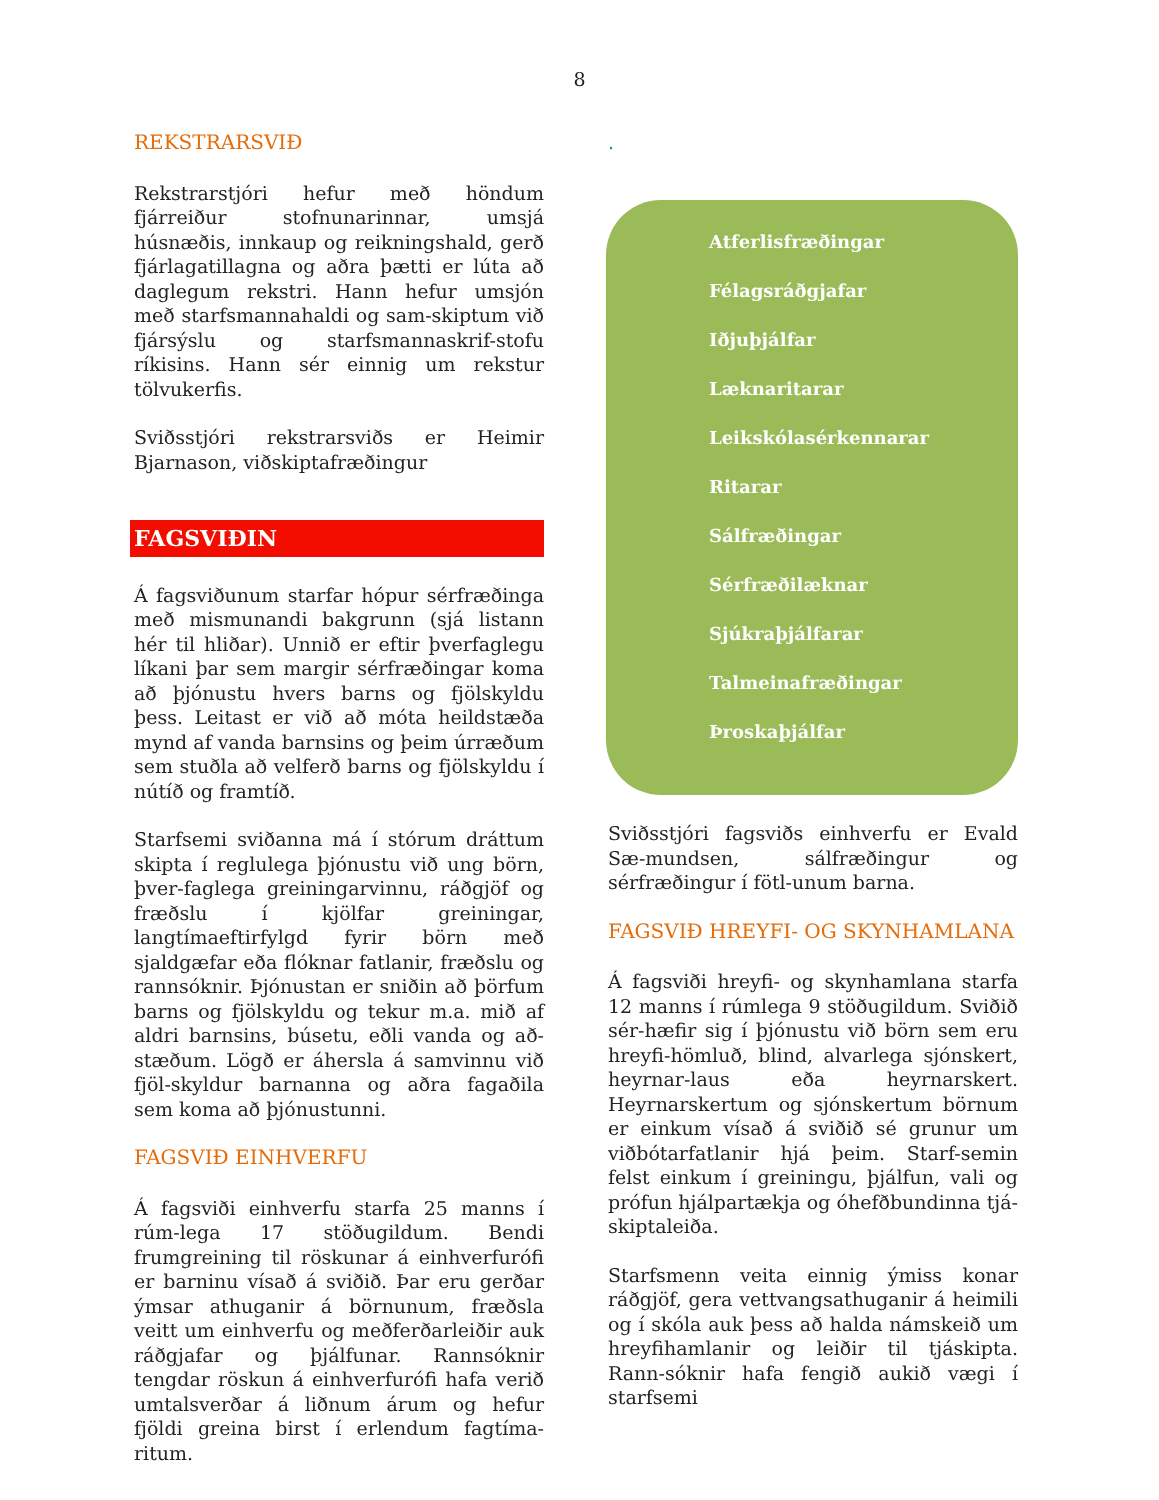8
REKSTRARSVIÐ
Rekstrarstjóri hefur með höndum fjárreiður stofnunarinnar, umsjá húsnæðis, innkaup og reikningshald, gerð fjárlagatillagna og aðra þætti er lúta að daglegum rekstri. Hann hefur umsjón með starfsmannahaldi og sam-skiptum við fjársýslu og starfsmannaskrif-stofu ríkisins. Hann sér einnig um rekstur tölvukerfis.
Sviðsstjóri rekstrarsviðs er Heimir Bjarnason, viðskiptafræðingur
FAGSVIÐIN
Á fagsviðunum starfar hópur sérfræðinga með mismunandi bakgrunn (sjá listann hér til hliðar). Unnið er eftir þverfaglegu líkani þar sem margir sérfræðingar koma að þjónustu hvers barns og fjölskyldu þess. Leitast er við að móta heildstæða mynd af vanda barnsins og þeim úrræðum sem stuðla að velferð barns og fjölskyldu í nútíð og framtíð.
Starfsemi sviðanna má í stórum dráttum skipta í reglulega þjónustu við ung börn, þver-faglega greiningarvinnu, ráðgjöf og fræðslu í kjölfar greiningar, langtímaeftirfylgd fyrir börn með sjaldgæfar eða flóknar fatlanir, fræðslu og rannsóknir. Þjónustan er sniðin að þörfum barns og fjölskyldu og tekur m.a. mið af aldri barnsins, búsetu, eðli vanda og að-stæðum. Lögð er áhersla á samvinnu við fjöl-skyldur barnanna og aðra fagaðila sem koma að þjónustunni.
FAGSVIÐ EINHVERFU
Á fagsviði einhverfu starfa 25 manns í rúm-lega 17 stöðugildum. Bendi frumgreining til röskunar á einhverfurófi er barninu vísað á sviðið. Þar eru gerðar ýmsar athuganir á börnunum, fræðsla veitt um einhverfu og meðferðarleiðir auk ráðgjafar og þjálfunar. Rannsóknir tengdar röskun á einhverfurófi hafa verið umtalsverðar á liðnum árum og hefur fjöldi greina birst í erlendum fagtíma-ritum.
.
Atferlisfræðingar
Félagsráðgjafar
Iðjuþjálfar
Læknaritarar
Leikskólasérkennarar
Ritarar
Sálfræðingar
Sérfræðilæknar
Sjúkraþjálfarar
Talmeinafræðingar
Þroskaþjálfar
Sviðsstjóri fagsviðs einhverfu er Evald Sæ-mundsen, sálfræðingur og sérfræðingur í fötl-unum barna.
FAGSVIÐ HREYFI- OG SKYNHAMLANA
Á fagsviði hreyfi- og skynhamlana starfa 12 manns í rúmlega 9 stöðugildum. Sviðið sér-hæfir sig í þjónustu við börn sem eru hreyfi-hömluð, blind, alvarlega sjónskert, heyrnar-laus eða heyrnarskert. Heyrnarskertum og sjónskertum börnum er einkum vísað á sviðið sé grunur um viðbótarfatlanir hjá þeim. Starf-semin felst einkum í greiningu, þjálfun, vali og prófun hjálpartækja og óhefðbundinna tjá-skiptaleiða.
Starfsmenn veita einnig ýmiss konar ráðgjöf, gera vettvangsathuganir á heimili og í skóla auk þess að halda námskeið um hreyfihamlanir og leiðir til tjáskipta. Rann-sóknir hafa fengið aukið vægi í starfsemi